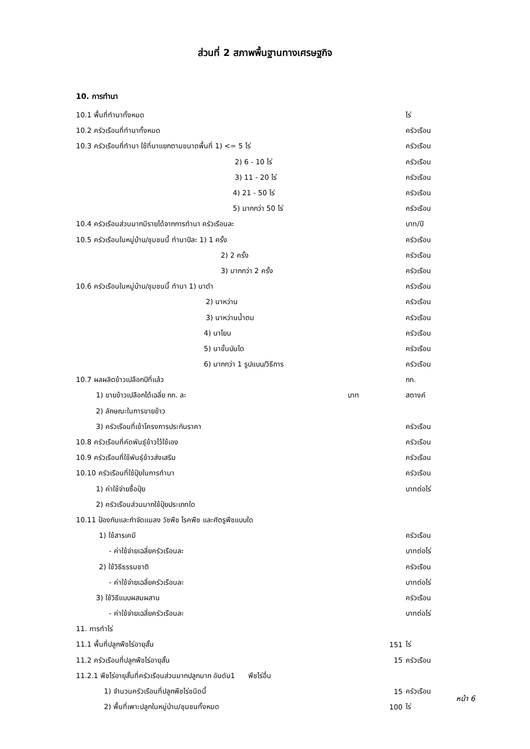ส่วนที่ 2 สภาพพื้นฐานทางเศรษฐกิจ
10. การทำนา
10.1 พื้นที่ทำนาทั้งหมด ไร่
10.2 ครัวเรือนที่ทำนาทั้งหมด ครัวเรือน
10.3 ครัวเรือนที่ทำนา ใช้ที่นาแยกตามขนาดพื้นที่ 1) <= 5 ไร่ ครัวเรือน
2) 6 - 10 ไร่ ครัวเรือน
3) 11 - 20 ไร่ ครัวเรือน
4) 21 - 50 ไร่ ครัวเรือน
5) มากกว่า 50 ไร่ ครัวเรือน
10.4 ครัวเรือนส่วนมากมีรายได้จากการทำนา ครัวเรือนละ บาท/ปี
10.5 ครัวเรือนในหมู่บ้าน/ชุมชนนี้ ทำนาปีละ 1) 1 ครั้ง ครัวเรือน
2) 2 ครั้ง ครัวเรือน
3) มากกว่า 2 ครั้ง ครัวเรือน
10.6 ครัวเรือนในหมู่บ้าน/ชุมชนนี้ ทำนา 1) นาดำ ครัวเรือน
2) นาหว่าน ครัวเรือน
3) นาหว่านน้ำตม ครัวเรือน
4) นาโยน ครัวเรือน
5) นาขั้นบันได ครัวเรือน
6) มากกว่า 1 รูปแบบ/วิธีการ ครัวเรือน
10.7 ผลผลิตข้าวเปลือกปีที่แล้ว กก.
1) ขายข้าวเปลือกได้เฉลี่ย กก. ละ บาท สตางค์
2) ลักษณะในการขายข้าว
3) ครัวเรือนที่เข้าโครงการประกันราคา ครัวเรือน
10.8 ครัวเรือนที่คัดพันธุ์ข้าวไว้ใช้เอง ครัวเรือน
10.9 ครัวเรือนที่ใช้พันธุ์ข้าวส่งเสริม ครัวเรือน
10.10 ครัวเรือนที่ใช้ปุ๋ยในการทำนา ครัวเรือน
1) ค่าใช้จ่ายซื้อปุ๋ย บาทต่อไร่
2) ครัวเรือนส่วนมากใช้ปุ๋ยประเภทใด
10.11 ป้องกันและกำจัดแมลง วัชพืช โรคพืช และศัตรูพืชแบบใด
1) ใช้สารเคมี ครัวเรือน
- ค่าใช้จ่ายเฉลี่ยครัวเรือนละ บาทต่อไร่
2) ใช้วิธีธรรมชาติ ครัวเรือน
- ค่าใช้จ่ายเฉลี่ยครัวเรือนละ บาทต่อไร่
3) ใช้วิธีแบบผสมผสาน ครัวเรือน
- ค่าใช้จ่ายเฉลี่ยครัวเรือนละ บาทต่อไร่
11. การทำไร่
11.1 พื้นที่ปลูกพืชไร่อายุสั้น 151 ไร่
11.2 ครัวเรือนที่ปลูกพืชไร่อายุสั้น 15 ครัวเรือน
11.2.1 พืชไร่อายุสั้นที่ครัวเรือนส่วนมากปลูกมาก อันดับ1 พืชไร่อื่น
1) จำนวนครัวเรือนที่ปลูกพืชไร่ชนิดนี้ 15 ครัวเรือน
2) พื้นที่เพาะปลูกในหมู่บ้าน/ชุมชนทั้งหมด 100 ไร่
หน้า 6